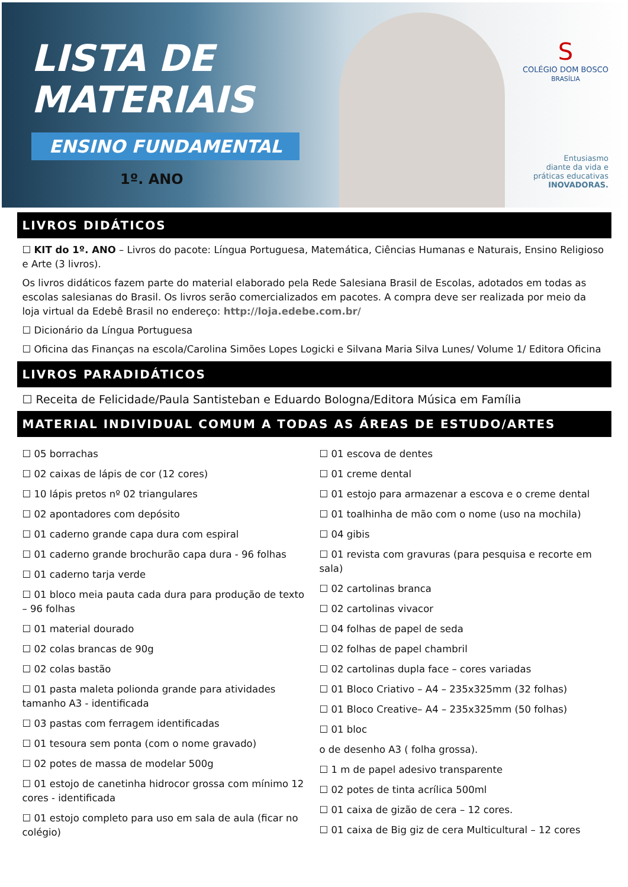LISTA DE
MATERIAIS
ENSINO FUNDAMENTAL
1º. ANO
S
COLÉGIO DOM BOSCO
BRASÍLIA
Entusiasmo
diante da vida e
práticas educativas
INOVADORAS.
LIVROS DIDÁTICOS
☐ KIT do 1º. ANO – Livros do pacote: Língua Portuguesa, Matemática, Ciências Humanas e Naturais, Ensino Religioso e Arte (3 livros).
Os livros didáticos fazem parte do material elaborado pela Rede Salesiana Brasil de Escolas, adotados em todas as escolas salesianas do Brasil. Os livros serão comercializados em pacotes. A compra deve ser realizada por meio da loja virtual da Edebê Brasil no endereço: http://loja.edebe.com.br/
☐ Dicionário da Língua Portuguesa
☐ Oficina das Finanças na escola/Carolina Simões Lopes Logicki e Silvana Maria Silva Lunes/ Volume 1/ Editora Oficina
LIVROS PARADIDÁTICOS
☐ Receita de Felicidade/Paula Santisteban e Eduardo Bologna/Editora Música em Família
MATERIAL INDIVIDUAL COMUM A TODAS AS ÁREAS DE ESTUDO/ARTES
☐ 05 borrachas
☐ 02 caixas de lápis de cor (12 cores)
☐ 10 lápis pretos nº 02 triangulares
☐ 02 apontadores com depósito
☐ 01 caderno grande capa dura com espiral
☐ 01 caderno grande brochurão capa dura - 96 folhas
☐ 01 caderno tarja verde
☐ 01 bloco meia pauta cada dura para produção de texto – 96 folhas
☐ 01 material dourado
☐ 02 colas brancas de 90g
☐ 02 colas bastão
☐ 01 pasta maleta polionda grande para atividades tamanho A3 - identificada
☐ 03 pastas com ferragem identificadas
☐ 01 tesoura sem ponta (com o nome gravado)
☐ 02 potes de massa de modelar 500g
☐ 01 estojo de canetinha hidrocor grossa com mínimo 12 cores - identificada
☐ 01 estojo completo para uso em sala de aula (ficar no colégio)
☐ 01 escova de dentes
☐ 01 creme dental
☐ 01 estojo para armazenar a escova e o creme dental
☐ 01 toalhinha de mão com o nome (uso na mochila)
☐ 04 gibis
☐ 01 revista com gravuras (para pesquisa e recorte em sala)
☐ 02 cartolinas branca
☐ 02 cartolinas vivacor
☐ 04 folhas de papel de seda
☐ 02 folhas de papel chambril
☐ 02 cartolinas dupla face – cores variadas
☐ 01 Bloco Criativo – A4 – 235x325mm (32 folhas)
☐ 01 Bloco Creative– A4 – 235x325mm (50 folhas)
☐ 01 bloc
o de desenho A3 ( folha grossa).
☐ 1 m de papel adesivo transparente
☐ 02 potes de tinta acrílica 500ml
☐ 01 caixa de gizão de cera – 12 cores.
☐ 01 caixa de Big giz de cera Multicultural – 12 cores